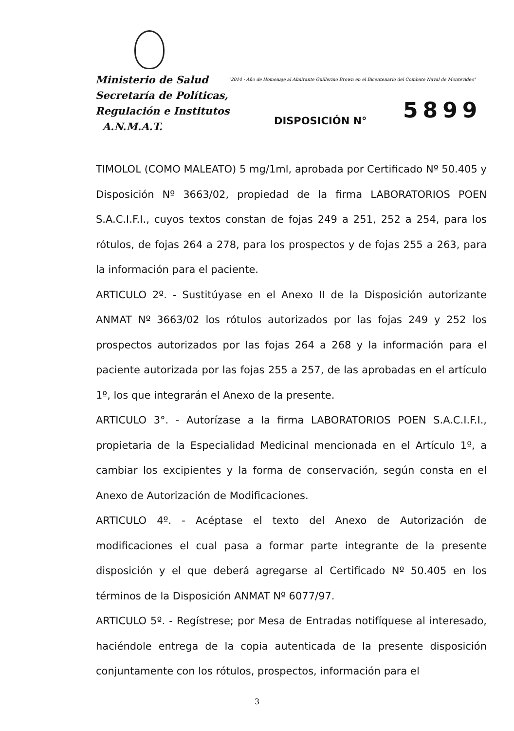Ministerio de Salud
Secretaría de Políticas,
Regulación e Institutos
A.N.M.A.T.
"2014 - Año de Homenaje al Almirante Guillermo Brown en el Bicentenario del Combate Naval de Montevideo"
5899
DISPOSICIÓN N°
TIMOLOL (COMO MALEATO) 5 mg/1ml, aprobada por Certificado Nº 50.405 y Disposición Nº 3663/02, propiedad de la firma LABORATORIOS POEN S.A.C.I.F.I., cuyos textos constan de fojas 249 a 251, 252 a 254, para los rótulos, de fojas 264 a 278, para los prospectos y de fojas 255 a 263, para la información para el paciente.
ARTICULO 2º. - Sustitúyase en el Anexo II de la Disposición autorizante ANMAT Nº 3663/02 los rótulos autorizados por las fojas 249 y 252 los prospectos autorizados por las fojas 264 a 268 y la información para el paciente autorizada por las fojas 255 a 257, de las aprobadas en el artículo 1º, los que integrarán el Anexo de la presente.
ARTICULO 3°. - Autorízase a la firma LABORATORIOS POEN S.A.C.I.F.I., propietaria de la Especialidad Medicinal mencionada en el Artículo 1º, a cambiar los excipientes y la forma de conservación, según consta en el Anexo de Autorización de Modificaciones.
ARTICULO 4º. - Acéptase el texto del Anexo de Autorización de modificaciones el cual pasa a formar parte integrante de la presente disposición y el que deberá agregarse al Certificado Nº 50.405 en los términos de la Disposición ANMAT Nº 6077/97.
ARTICULO 5º. - Regístrese; por Mesa de Entradas notifíquese al interesado, haciéndole entrega de la copia autenticada de la presente disposición conjuntamente con los rótulos, prospectos, información para el
3